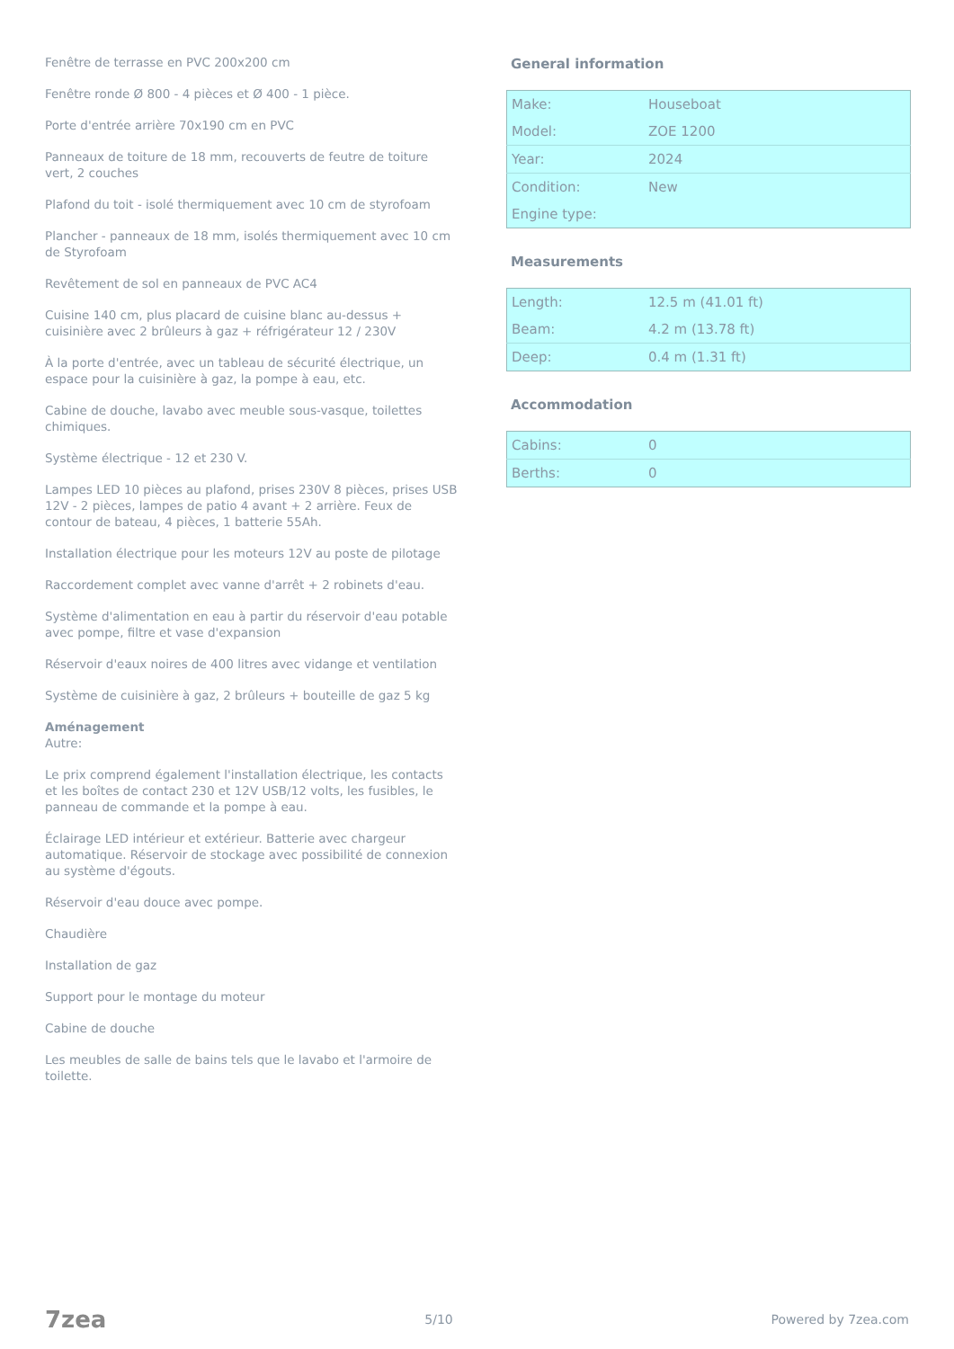Fenêtre de terrasse en PVC 200x200 cm
Fenêtre ronde Ø 800 - 4 pièces et Ø 400 - 1 pièce.
Porte d'entrée arrière 70x190 cm en PVC
Panneaux de toiture de 18 mm, recouverts de feutre de toiture vert, 2 couches
Plafond du toit - isolé thermiquement avec 10 cm de styrofoam
Plancher - panneaux de 18 mm, isolés thermiquement avec 10 cm de Styrofoam
Revêtement de sol en panneaux de PVC AC4
Cuisine 140 cm, plus placard de cuisine blanc au-dessus + cuisinière avec 2 brûleurs à gaz + réfrigérateur 12 / 230V
À la porte d'entrée, avec un tableau de sécurité électrique, un espace pour la cuisinière à gaz, la pompe à eau, etc.
Cabine de douche, lavabo avec meuble sous-vasque, toilettes chimiques.
Système électrique - 12 et 230 V.
Lampes LED 10 pièces au plafond, prises 230V 8 pièces, prises USB 12V - 2 pièces, lampes de patio 4 avant + 2 arrière. Feux de contour de bateau, 4 pièces, 1 batterie 55Ah.
Installation électrique pour les moteurs 12V au poste de pilotage
Raccordement complet avec vanne d'arrêt + 2 robinets d'eau.
Système d'alimentation en eau à partir du réservoir d'eau potable avec pompe, filtre et vase d'expansion
Réservoir d'eaux noires de 400 litres avec vidange et ventilation
Système de cuisinière à gaz, 2 brûleurs + bouteille de gaz 5 kg
Aménagement
Autre:
Le prix comprend également l'installation électrique, les contacts et les boîtes de contact 230 et 12V USB/12 volts, les fusibles, le panneau de commande et la pompe à eau.
Éclairage LED intérieur et extérieur. Batterie avec chargeur automatique. Réservoir de stockage avec possibilité de connexion au système d'égouts.
Réservoir d'eau douce avec pompe.
Chaudière
Installation de gaz
Support pour le montage du moteur
Cabine de douche
Les meubles de salle de bains tels que le lavabo et l'armoire de toilette.
General information
| Make: | Houseboat |
| Model: | ZOE 1200 |
| Year: | 2024 |
| Condition: | New |
| Engine type: | |
Measurements
| Length: | 12.5 m (41.01 ft) |
| Beam: | 4.2 m (13.78 ft) |
| Deep: | 0.4 m (1.31 ft) |
Accommodation
| Cabins: | 0 |
| Berths: | 0 |
7zea 5/10 Powered by 7zea.com